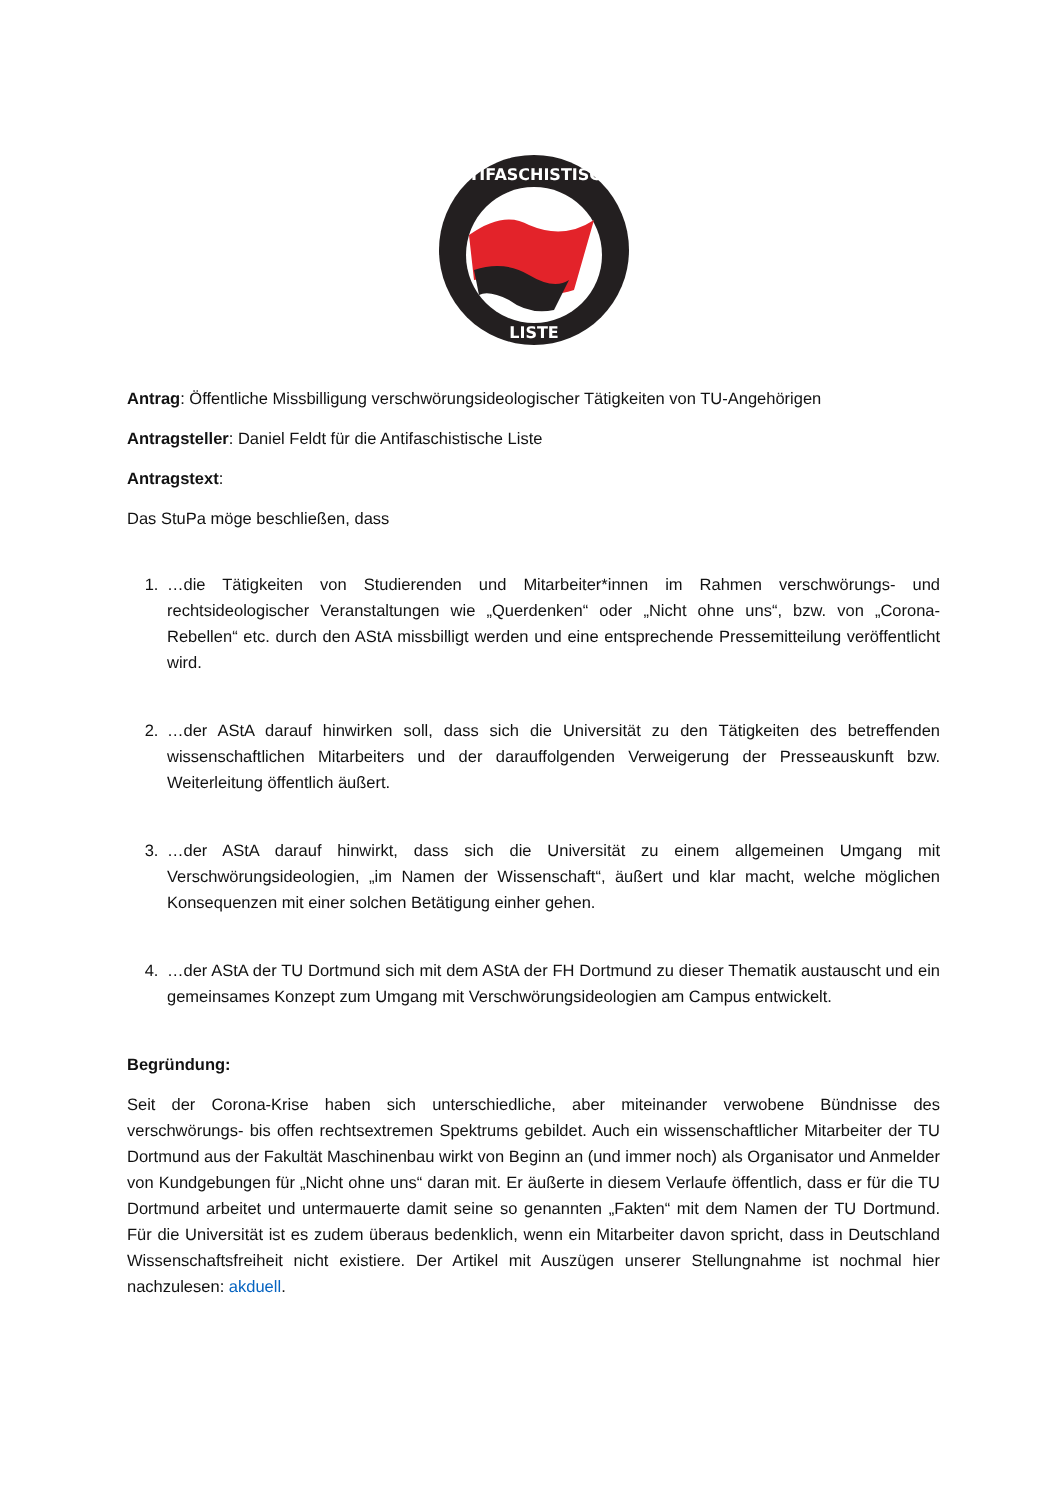ANTIFASCHISTISCHE
LISTE
Antrag: Öffentliche Missbilligung verschwörungsideologischer Tätigkeiten von TU-Angehörigen
Antragsteller: Daniel Feldt für die Antifaschistische Liste
Antragstext:
Das StuPa möge beschließen, dass
1. …die Tätigkeiten von Studierenden und Mitarbeiter*innen im Rahmen verschwörungs- und rechtsideologischer Veranstaltungen wie „Querdenken“ oder „Nicht ohne uns“, bzw. von „Corona-Rebellen“ etc. durch den AStA missbilligt werden und eine entsprechende Pressemitteilung veröffentlicht wird.
2. …der AStA darauf hinwirken soll, dass sich die Universität zu den Tätigkeiten des betreffenden wissenschaftlichen Mitarbeiters und der darauffolgenden Verweigerung der Presseauskunft bzw. Weiterleitung öffentlich äußert.
3. …der AStA darauf hinwirkt, dass sich die Universität zu einem allgemeinen Umgang mit Verschwörungsideologien, „im Namen der Wissenschaft“, äußert und klar macht, welche möglichen Konsequenzen mit einer solchen Betätigung einher gehen.
4. …der AStA der TU Dortmund sich mit dem AStA der FH Dortmund zu dieser Thematik austauscht und ein gemeinsames Konzept zum Umgang mit Verschwörungsideologien am Campus entwickelt.
Begründung:
Seit der Corona-Krise haben sich unterschiedliche, aber miteinander verwobene Bündnisse des verschwörungs- bis offen rechtsextremen Spektrums gebildet. Auch ein wissenschaftlicher Mitarbeiter der TU Dortmund aus der Fakultät Maschinenbau wirkt von Beginn an (und immer noch) als Organisator und Anmelder von Kundgebungen für „Nicht ohne uns“ daran mit. Er äußerte in diesem Verlaufe öffentlich, dass er für die TU Dortmund arbeitet und untermauerte damit seine so genannten „Fakten“ mit dem Namen der TU Dortmund. Für die Universität ist es zudem überaus bedenklich, wenn ein Mitarbeiter davon spricht, dass in Deutschland Wissenschaftsfreiheit nicht existiere. Der Artikel mit Auszügen unserer Stellungnahme ist nochmal hier nachzulesen: akduell.